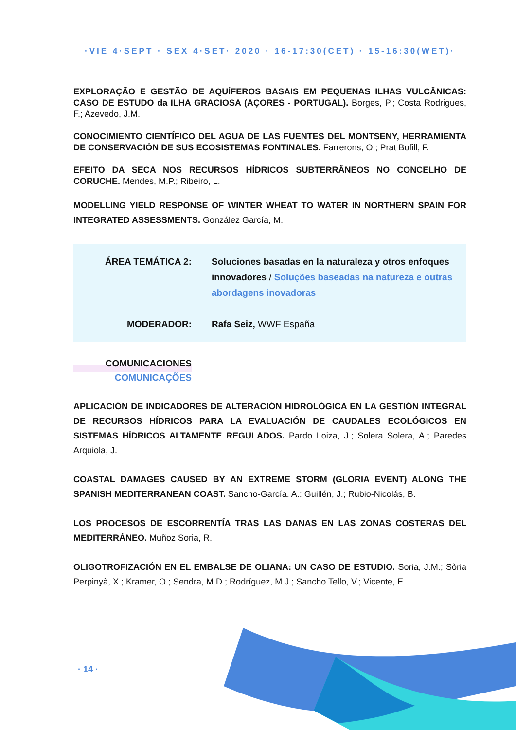·VIE 4·SEPT · SEX 4·SET· 2020 · 16-17:30(CET) · 15-16:30(WET)·
EXPLORAÇÃO E GESTÃO DE AQUÍFEROS BASAIS EM PEQUENAS ILHAS VULCÂNICAS: CASO DE ESTUDO da ILHA GRACIOSA (AÇORES - PORTUGAL). Borges, P.; Costa Rodrigues, F.; Azevedo, J.M.
CONOCIMIENTO CIENTÍFICO DEL AGUA DE LAS FUENTES DEL MONTSENY, HERRAMIENTA DE CONSERVACIÓN DE SUS ECOSISTEMAS FONTINALES. Farrerons, O.; Prat Bofill, F.
EFEITO DA SECA NOS RECURSOS HÍDRICOS SUBTERRÂNEOS NO CONCELHO DE CORUCHE. Mendes, M.P.; Ribeiro, L.
MODELLING YIELD RESPONSE OF WINTER WHEAT TO WATER IN NORTHERN SPAIN FOR INTEGRATED ASSESSMENTS. González García, M.
ÁREA TEMÁTICA 2: Soluciones basadas en la naturaleza y otros enfoques innovadores / Soluções baseadas na natureza e outras abordagens inovadoras
MODERADOR: Rafa Seiz, WWF España
COMUNICACIONES
COMUNICAÇÕES
APLICACIÓN DE INDICADORES DE ALTERACIÓN HIDROLÓGICA EN LA GESTIÓN INTEGRAL DE RECURSOS HÍDRICOS PARA LA EVALUACIÓN DE CAUDALES ECOLÓGICOS EN SISTEMAS HÍDRICOS ALTAMENTE REGULADOS. Pardo Loiza, J.; Solera Solera, A.; Paredes Arquiola, J.
COASTAL DAMAGES CAUSED BY AN EXTREME STORM (GLORIA EVENT) ALONG THE SPANISH MEDITERRANEAN COAST. Sancho-García. A.: Guillén, J.; Rubio-Nicolás, B.
LOS PROCESOS DE ESCORRENTÍA TRAS LAS DANAS EN LAS ZONAS COSTERAS DEL MEDITERRÁNEO. Muñoz Soria, R.
OLIGOTROFIZACIÓN EN EL EMBALSE DE OLIANA: UN CASO DE ESTUDIO. Soria, J.M.; Sòria Perpinyà, X.; Kramer, O.; Sendra, M.D.; Rodríguez, M.J.; Sancho Tello, V.; Vicente, E.
· 14 ·